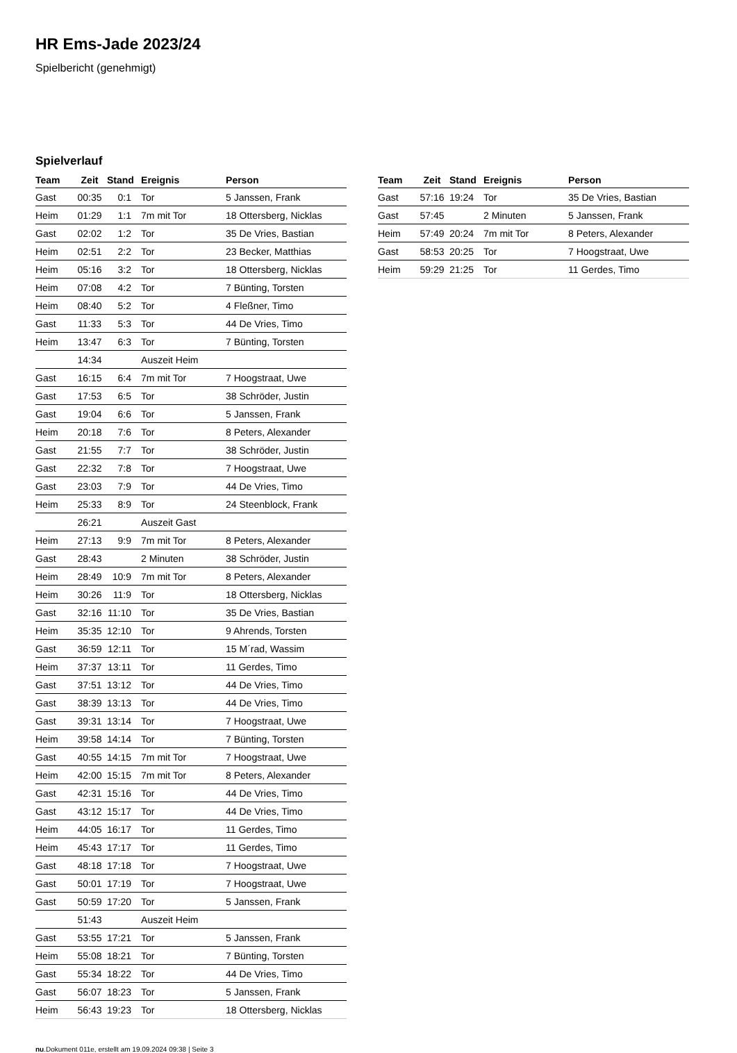HR Ems-Jade 2023/24
Spielbericht (genehmigt)
Spielverlauf
| Team | Zeit | Stand | Ereignis | Person |
| --- | --- | --- | --- | --- |
| Gast | 00:35 | 0:1 | Tor | 5 Janssen, Frank |
| Heim | 01:29 | 1:1 | 7m mit Tor | 18 Ottersberg, Nicklas |
| Gast | 02:02 | 1:2 | Tor | 35 De Vries, Bastian |
| Heim | 02:51 | 2:2 | Tor | 23 Becker, Matthias |
| Heim | 05:16 | 3:2 | Tor | 18 Ottersberg, Nicklas |
| Heim | 07:08 | 4:2 | Tor | 7 Bünting, Torsten |
| Heim | 08:40 | 5:2 | Tor | 4 Fleßner, Timo |
| Gast | 11:33 | 5:3 | Tor | 44 De Vries, Timo |
| Heim | 13:47 | 6:3 | Tor | 7 Bünting, Torsten |
| | 14:34 | | Auszeit Heim | |
| Gast | 16:15 | 6:4 | 7m mit Tor | 7 Hoogstraat, Uwe |
| Gast | 17:53 | 6:5 | Tor | 38 Schröder, Justin |
| Gast | 19:04 | 6:6 | Tor | 5 Janssen, Frank |
| Heim | 20:18 | 7:6 | Tor | 8 Peters, Alexander |
| Gast | 21:55 | 7:7 | Tor | 38 Schröder, Justin |
| Gast | 22:32 | 7:8 | Tor | 7 Hoogstraat, Uwe |
| Gast | 23:03 | 7:9 | Tor | 44 De Vries, Timo |
| Heim | 25:33 | 8:9 | Tor | 24 Steenblock, Frank |
| | 26:21 | | Auszeit Gast | |
| Heim | 27:13 | 9:9 | 7m mit Tor | 8 Peters, Alexander |
| Gast | 28:43 | | 2 Minuten | 38 Schröder, Justin |
| Heim | 28:49 | 10:9 | 7m mit Tor | 8 Peters, Alexander |
| Heim | 30:26 | 11:9 | Tor | 18 Ottersberg, Nicklas |
| Gast | 32:16 | 11:10 | Tor | 35 De Vries, Bastian |
| Heim | 35:35 | 12:10 | Tor | 9 Ahrends, Torsten |
| Gast | 36:59 | 12:11 | Tor | 15 M´rad, Wassim |
| Heim | 37:37 | 13:11 | Tor | 11 Gerdes, Timo |
| Gast | 37:51 | 13:12 | Tor | 44 De Vries, Timo |
| Gast | 38:39 | 13:13 | Tor | 44 De Vries, Timo |
| Gast | 39:31 | 13:14 | Tor | 7 Hoogstraat, Uwe |
| Heim | 39:58 | 14:14 | Tor | 7 Bünting, Torsten |
| Gast | 40:55 | 14:15 | 7m mit Tor | 7 Hoogstraat, Uwe |
| Heim | 42:00 | 15:15 | 7m mit Tor | 8 Peters, Alexander |
| Gast | 42:31 | 15:16 | Tor | 44 De Vries, Timo |
| Gast | 43:12 | 15:17 | Tor | 44 De Vries, Timo |
| Heim | 44:05 | 16:17 | Tor | 11 Gerdes, Timo |
| Heim | 45:43 | 17:17 | Tor | 11 Gerdes, Timo |
| Gast | 48:18 | 17:18 | Tor | 7 Hoogstraat, Uwe |
| Gast | 50:01 | 17:19 | Tor | 7 Hoogstraat, Uwe |
| Gast | 50:59 | 17:20 | Tor | 5 Janssen, Frank |
| | 51:43 | | Auszeit Heim | |
| Gast | 53:55 | 17:21 | Tor | 5 Janssen, Frank |
| Heim | 55:08 | 18:21 | Tor | 7 Bünting, Torsten |
| Gast | 55:34 | 18:22 | Tor | 44 De Vries, Timo |
| Gast | 56:07 | 18:23 | Tor | 5 Janssen, Frank |
| Heim | 56:43 | 19:23 | Tor | 18 Ottersberg, Nicklas |
| Team | Zeit | Stand | Ereignis | Person |
| --- | --- | --- | --- | --- |
| Gast | 57:16 | 19:24 | Tor | 35 De Vries, Bastian |
| Gast | 57:45 | | 2 Minuten | 5 Janssen, Frank |
| Heim | 57:49 | 20:24 | 7m mit Tor | 8 Peters, Alexander |
| Gast | 58:53 | 20:25 | Tor | 7 Hoogstraat, Uwe |
| Heim | 59:29 | 21:25 | Tor | 11 Gerdes, Timo |
nu.Dokument 011e, erstellt am 19.09.2024 09:38 | Seite 3